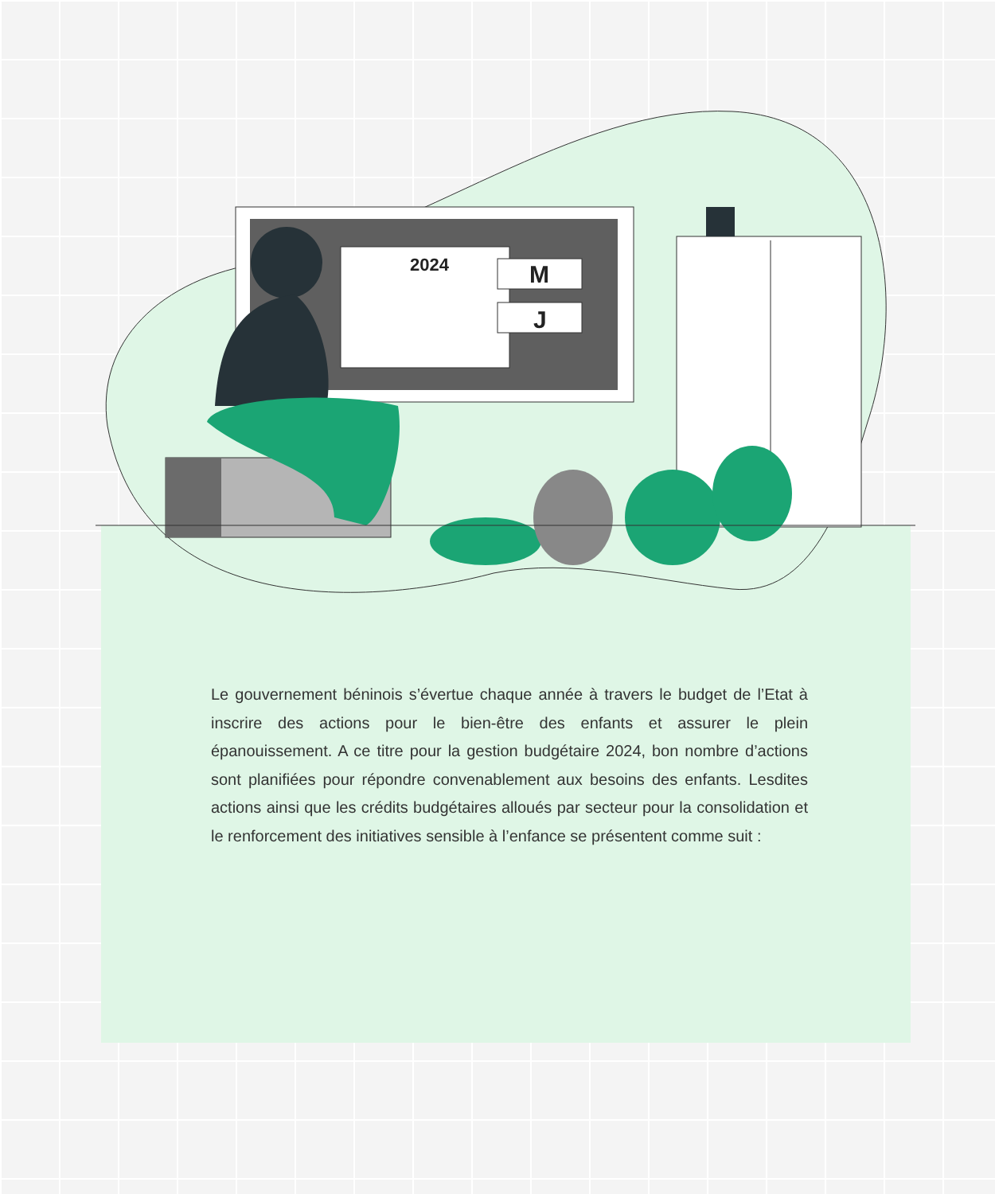2024
M
J
Le gouvernement béninois s’évertue chaque année à travers le budget de l’Etat à inscrire des actions pour le bien-être des enfants et assurer le plein épanouissement. A ce titre pour la gestion budgétaire 2024, bon nombre d’actions sont planifiées pour répondre convenablement aux besoins des enfants. Lesdites actions ainsi que les crédits budgétaires alloués par secteur pour la consolidation et le renforcement des initiatives sensible à l’enfance se présentent comme suit :